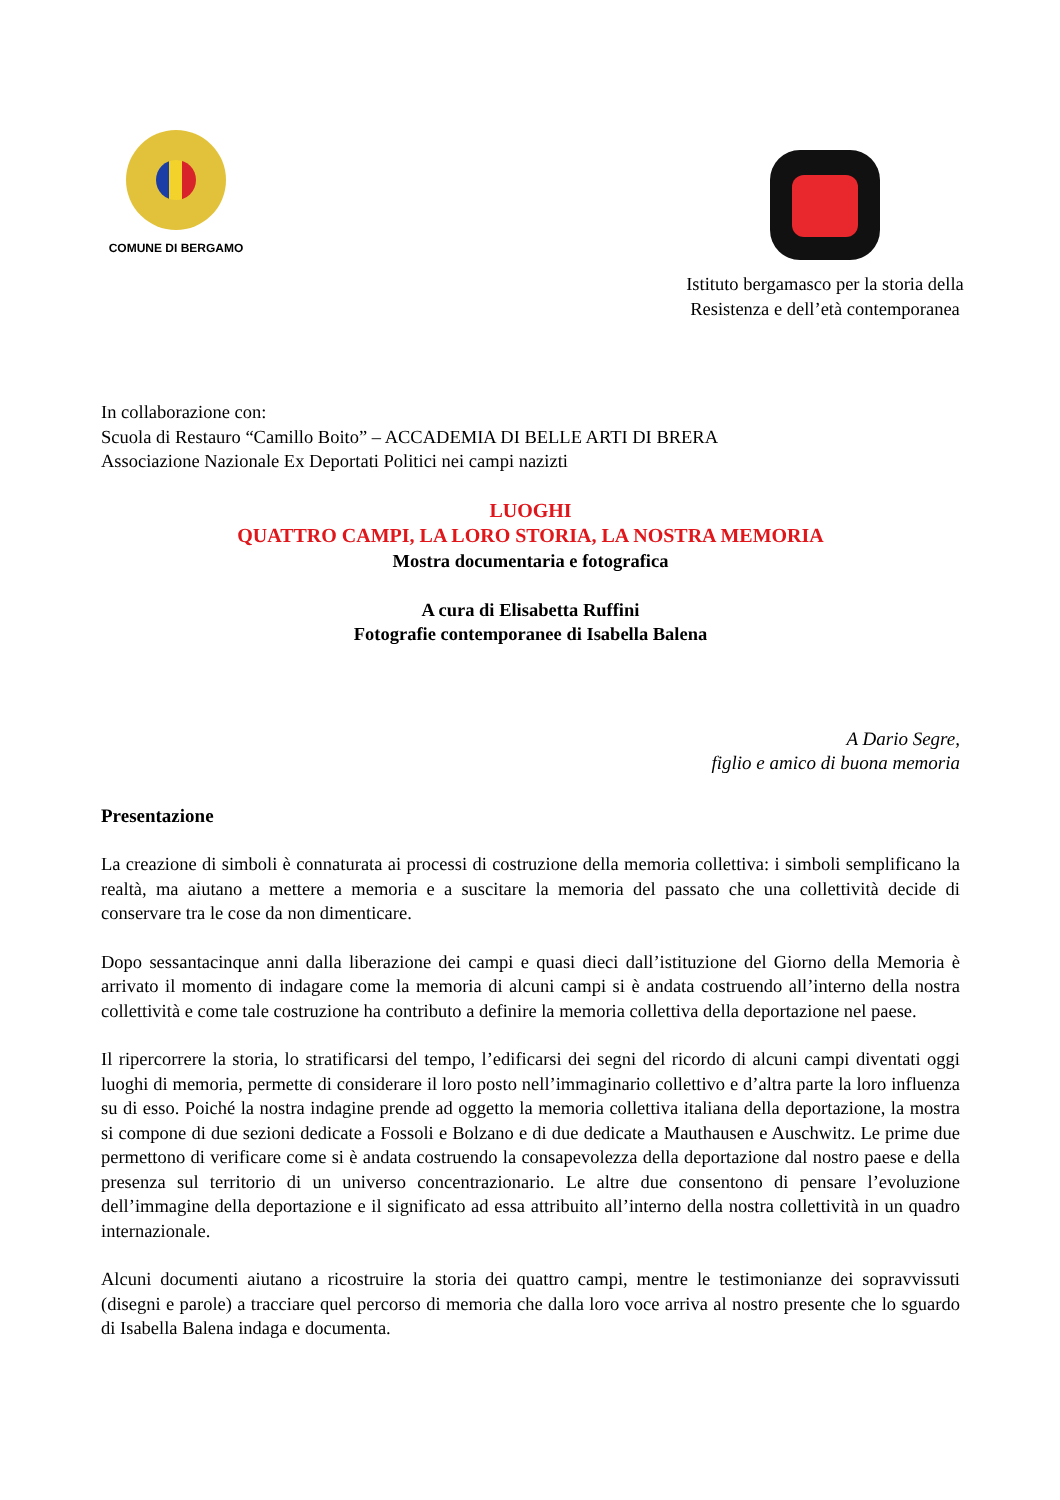COMUNE DI BERGAMO
Istituto bergamasco per la storia della
Resistenza e dell’età contemporanea
In collaborazione con:
Scuola di Restauro “Camillo Boito” – ACCADEMIA DI BELLE ARTI DI BRERA
Associazione Nazionale Ex Deportati Politici nei campi nazizti
LUOGHI
QUATTRO CAMPI, LA LORO STORIA, LA NOSTRA MEMORIA
Mostra documentaria e fotografica
A cura di Elisabetta Ruffini
Fotografie contemporanee di Isabella Balena
A Dario Segre,
figlio e amico di buona memoria
Presentazione
La creazione di simboli è connaturata ai processi di costruzione della memoria collettiva: i simboli semplificano la realtà, ma aiutano a mettere a memoria e a suscitare la memoria del passato che una collettività decide di conservare tra le cose da non dimenticare.
Dopo sessantacinque anni dalla liberazione dei campi e quasi dieci dall’istituzione del Giorno della Memoria è arrivato il momento di indagare come la memoria di alcuni campi si è andata costruendo all’interno della nostra collettività e come tale costruzione ha contributo a definire la memoria collettiva della deportazione nel paese.
Il ripercorrere la storia, lo stratificarsi del tempo, l’edificarsi dei segni del ricordo di alcuni campi diventati oggi luoghi di memoria, permette di considerare il loro posto nell’immaginario collettivo e d’altra parte la loro influenza su di esso. Poiché la nostra indagine prende ad oggetto la memoria collettiva italiana della deportazione, la mostra si compone di due sezioni dedicate a Fossoli e Bolzano e di due dedicate a Mauthausen e Auschwitz. Le prime due permettono di verificare come si è andata costruendo la consapevolezza della deportazione dal nostro paese e della presenza sul territorio di un universo concentrazionario. Le altre due consentono di pensare l’evoluzione dell’immagine della deportazione e il significato ad essa attribuito all’interno della nostra collettività in un quadro internazionale.
Alcuni documenti aiutano a ricostruire la storia dei quattro campi, mentre le testimonianze dei sopravvissuti (disegni e parole) a tracciare quel percorso di memoria che dalla loro voce arriva al nostro presente che lo sguardo di Isabella Balena indaga e documenta.